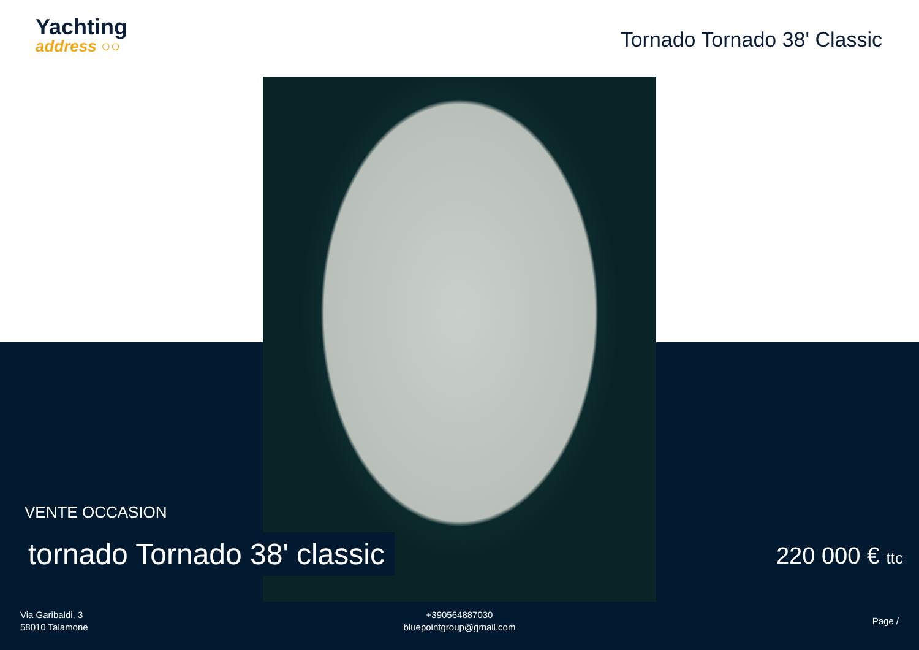Yachting
address ○○
Tornado Tornado 38' Classic
VENTE OCCASION
tornado Tornado 38' classic 220 000 € ttc
Via Garibaldi, 3
58010 Talamone
+390564887030
bluepointgroup@gmail.com
Page /